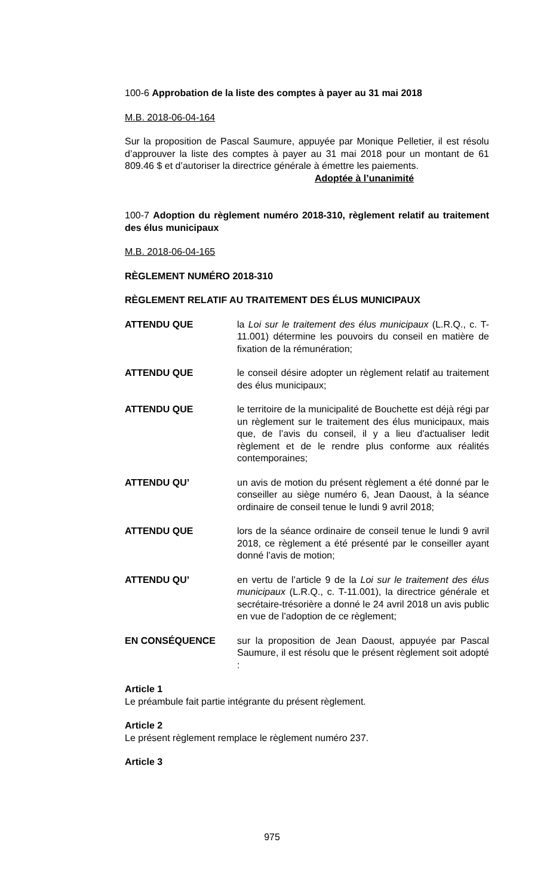100-6 Approbation de la liste des comptes à payer au 31 mai 2018
M.B. 2018-06-04-164
Sur la proposition de Pascal Saumure, appuyée par Monique Pelletier, il est résolu d’approuver la liste des comptes à payer au 31 mai 2018 pour un montant de 61 809.46 $ et d’autoriser la directrice générale à émettre les paiements.
Adoptée à l’unanimité
100-7 Adoption du règlement numéro 2018-310, règlement relatif au traitement des élus municipaux
M.B. 2018-06-04-165
RÈGLEMENT NUMÉRO 2018-310
RÈGLEMENT RELATIF AU TRAITEMENT DES ÉLUS MUNICIPAUX
ATTENDU QUE la Loi sur le traitement des élus municipaux (L.R.Q., c. T-11.001) détermine les pouvoirs du conseil en matière de fixation de la rémunération;
ATTENDU QUE le conseil désire adopter un règlement relatif au traitement des élus municipaux;
ATTENDU QUE le territoire de la municipalité de Bouchette est déjà régi par un règlement sur le traitement des élus municipaux, mais que, de l’avis du conseil, il y a lieu d'actualiser ledit règlement et de le rendre plus conforme aux réalités contemporaines;
ATTENDU QU’ un avis de motion du présent règlement a été donné par le conseiller au siège numéro 6, Jean Daoust, à la séance ordinaire de conseil tenue le lundi 9 avril 2018;
ATTENDU QUE lors de la séance ordinaire de conseil tenue le lundi 9 avril 2018, ce règlement a été présenté par le conseiller ayant donné l’avis de motion;
ATTENDU QU’ en vertu de l’article 9 de la Loi sur le traitement des élus municipaux (L.R.Q., c. T-11.001), la directrice générale et secrétaire-trésorière a donné le 24 avril 2018 un avis public en vue de l’adoption de ce règlement;
EN CONSÉQUENCE sur la proposition de Jean Daoust, appuyée par Pascal Saumure, il est résolu que le présent règlement soit adopté :
Article 1
Le préambule fait partie intégrante du présent règlement.
Article 2
Le présent règlement remplace le règlement numéro 237.
Article 3
975